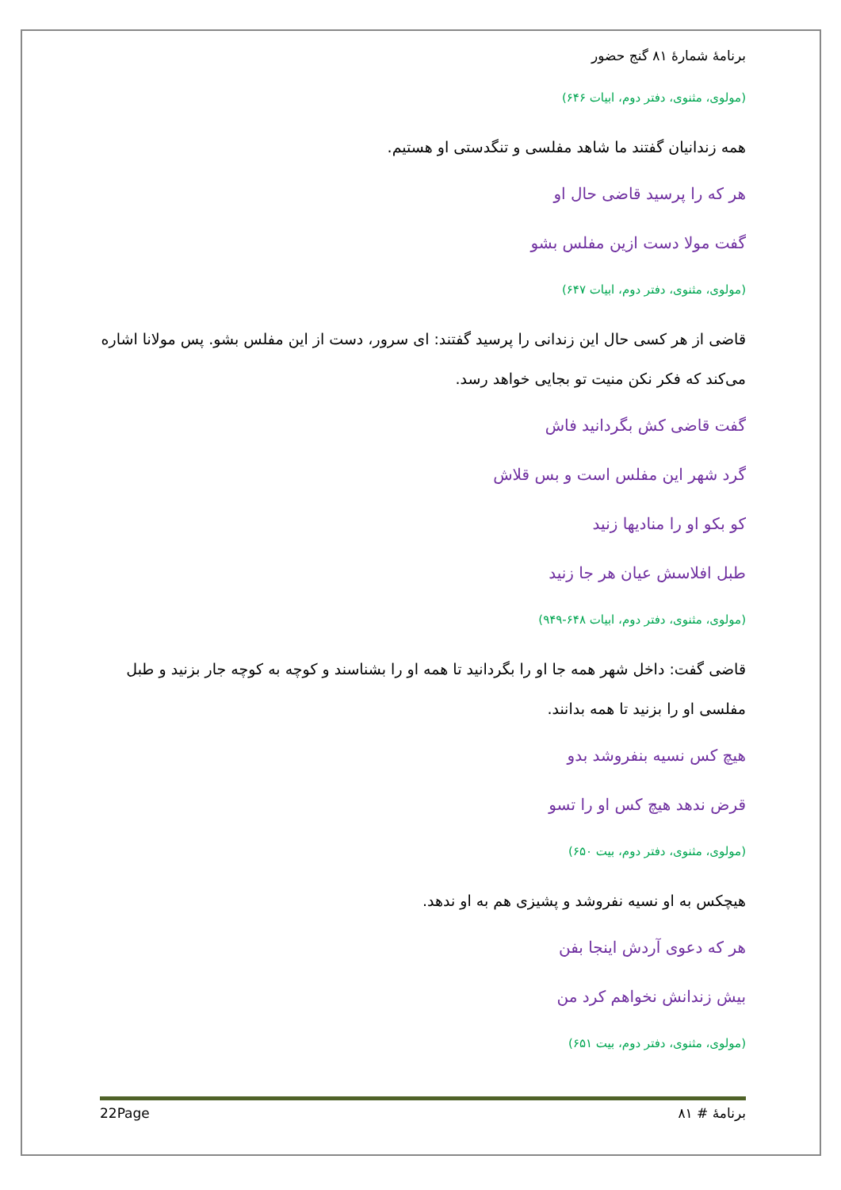برنامهٔ شمارهٔ ۸۱ گنج حضور
(مولوی، مثنوی، دفتر دوم، ابیات ۶۴۶)
همه زندانیان گفتند ما شاهد مفلسی و تنگدستی او هستیم.
هر که را پرسید قاضی حال او
گفت مولا دست ازین مفلس بشو
(مولوی، مثنوی، دفتر دوم، ابیات ۶۴۷)
قاضی از هر کسی حال این زندانی را پرسید گفتند: ای سرور، دست از این مفلس بشو. پس مولانا اشاره می‌کند که فکر نکن منیت تو بجایی خواهد رسد.
گفت قاضی کش بگردانید فاش
گرد شهر این مفلس است و بس قلاش
کو بکو او را منادیها زنید
طبل افلاسش عیان هر جا زنید
(مولوی، مثنوی، دفتر دوم، ابیات ۶۴۸-۹۴۹)
قاضی گفت: داخل شهر همه جا او را بگردانید تا همه او را بشناسند و کوچه به کوچه جار بزنید و طبل مفلسی او را بزنید تا همه بدانند.
هیچ کس نسیه بنفروشد بدو
قرض ندهد هیچ کس او را تسو
(مولوی، مثنوی، دفتر دوم، بیت ۶۵۰)
هیچکس به او نسیه نفروشد و پشیزی هم به او ندهد.
هر که دعوی آردش اینجا بفن
بیش زندانش نخواهم کرد من
(مولوی، مثنوی، دفتر دوم، بیت ۶۵۱)
22Page برنامهٔ # ۸۱